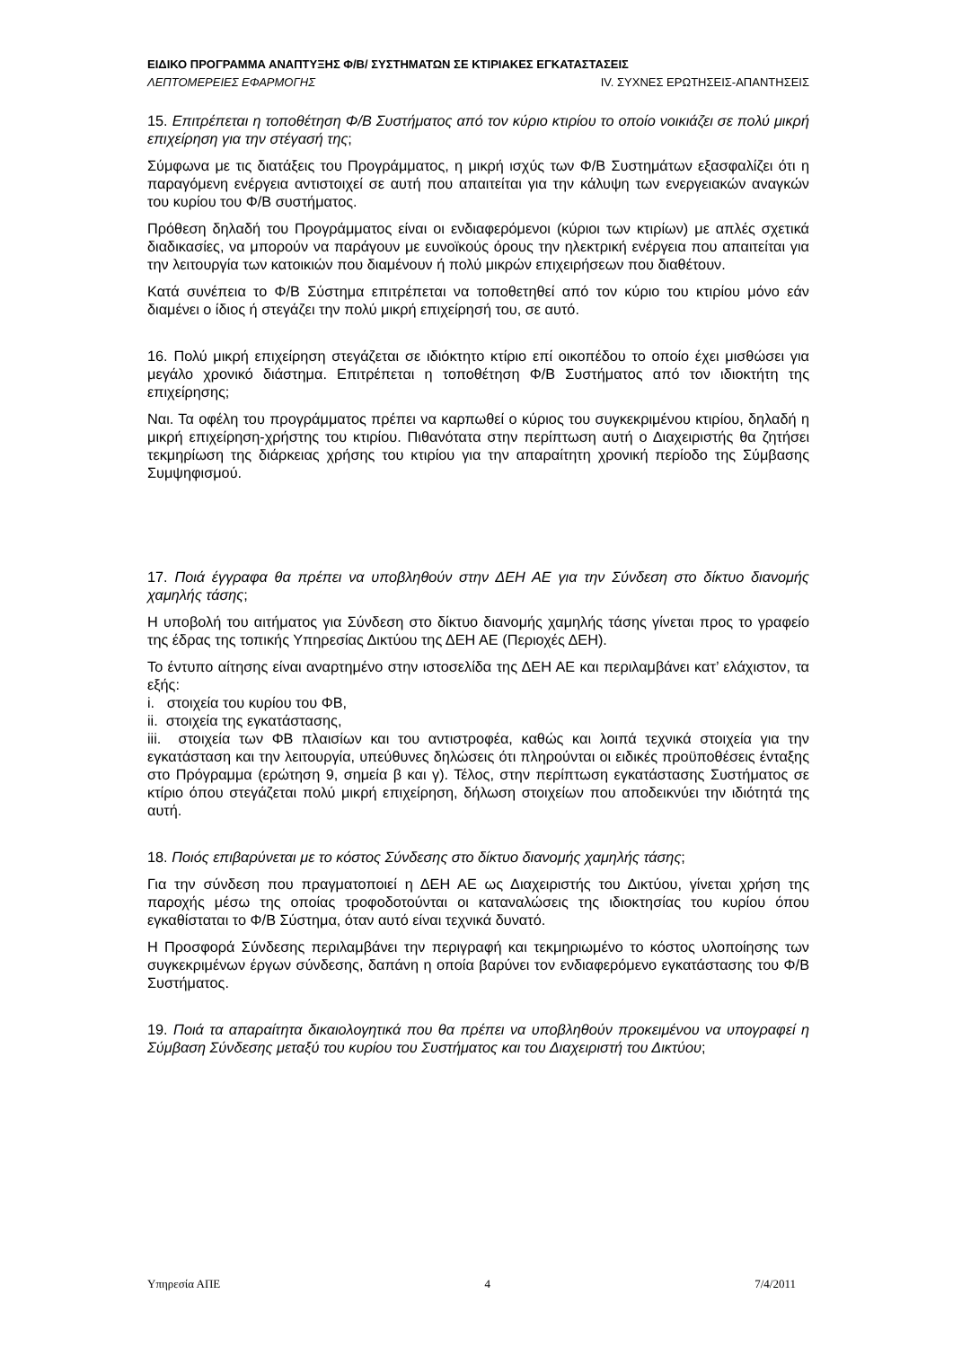ΕΙΔΙΚΟ ΠΡΟΓΡΑΜΜΑ ΑΝΑΠΤΥΞΗΣ Φ/Β/ ΣΥΣΤΗΜΑΤΩΝ ΣΕ ΚΤΙΡΙΑΚΕΣ ΕΓΚΑΤΑΣΤΑΣΕΙΣ
ΛΕΠΤΟΜΕΡΕΙΕΣ ΕΦΑΡΜΟΓΗΣ IV. ΣΥΧΝΕΣ ΕΡΩΤΗΣΕΙΣ-ΑΠΑΝΤΗΣΕΙΣ
15. Επιτρέπεται η τοποθέτηση Φ/Β Συστήματος από τον κύριο κτιρίου το οποίο νοικιάζει σε πολύ μικρή επιχείρηση για την στέγασή της;
Σύμφωνα με τις διατάξεις του Προγράμματος, η μικρή ισχύς των Φ/Β Συστημάτων εξασφαλίζει ότι η παραγόμενη ενέργεια αντιστοιχεί σε αυτή που απαιτείται για την κάλυψη των ενεργειακών αναγκών του κυρίου του Φ/Β συστήματος.
Πρόθεση δηλαδή του Προγράμματος είναι οι ενδιαφερόμενοι (κύριοι των κτιρίων) με απλές σχετικά διαδικασίες, να μπορούν να παράγουν με ευνοϊκούς όρους την ηλεκτρική ενέργεια που απαιτείται για την λειτουργία των κατοικιών που διαμένουν ή πολύ μικρών επιχειρήσεων που διαθέτουν.
Κατά συνέπεια το Φ/Β Σύστημα επιτρέπεται να τοποθετηθεί από τον κύριο του κτιρίου μόνο εάν διαμένει ο ίδιος ή στεγάζει την πολύ μικρή επιχείρησή του, σε αυτό.
16. Πολύ μικρή επιχείρηση στεγάζεται σε ιδιόκτητο κτίριο επί οικοπέδου το οποίο έχει μισθώσει για μεγάλο χρονικό διάστημα. Επιτρέπεται η τοποθέτηση Φ/Β Συστήματος από τον ιδιοκτήτη της επιχείρησης;
Ναι. Τα οφέλη του προγράμματος πρέπει να καρπωθεί ο κύριος του συγκεκριμένου κτιρίου, δηλαδή η μικρή επιχείρηση-χρήστης του κτιρίου. Πιθανότατα στην περίπτωση αυτή ο Διαχειριστής θα ζητήσει τεκμηρίωση της διάρκειας χρήσης του κτιρίου για την απαραίτητη χρονική περίοδο της Σύμβασης Συμψηφισμού.
17. Ποιά έγγραφα θα πρέπει να υποβληθούν στην ΔΕΗ ΑΕ για την Σύνδεση στο δίκτυο διανομής χαμηλής τάσης;
Η υποβολή του αιτήματος για Σύνδεση στο δίκτυο διανομής χαμηλής τάσης γίνεται προς το γραφείο της έδρας της τοπικής Υπηρεσίας Δικτύου της ΔΕΗ ΑΕ (Περιοχές ΔΕΗ).
Το έντυπο αίτησης είναι αναρτημένο στην ιστοσελίδα της ΔΕΗ ΑΕ και περιλαμβάνει κατ’ ελάχιστον, τα εξής:
i. στοιχεία του κυρίου του ΦΒ,
ii. στοιχεία της εγκατάστασης,
iii. στοιχεία των ΦΒ πλαισίων και του αντιστροφέα, καθώς και λοιπά τεχνικά στοιχεία για την εγκατάσταση και την λειτουργία, υπεύθυνες δηλώσεις ότι πληρούνται οι ειδικές προϋποθέσεις ένταξης στο Πρόγραμμα (ερώτηση 9, σημεία β και γ). Τέλος, στην περίπτωση εγκατάστασης Συστήματος σε κτίριο όπου στεγάζεται πολύ μικρή επιχείρηση, δήλωση στοιχείων που αποδεικνύει την ιδιότητά της αυτή.
18. Ποιός επιβαρύνεται με το κόστος Σύνδεσης στο δίκτυο διανομής χαμηλής τάσης;
Για την σύνδεση που πραγματοποιεί η ΔΕΗ ΑΕ ως Διαχειριστής του Δικτύου, γίνεται χρήση της παροχής μέσω της οποίας τροφοδοτούνται οι καταναλώσεις της ιδιοκτησίας του κυρίου όπου εγκαθίσταται το Φ/Β Σύστημα, όταν αυτό είναι τεχνικά δυνατό.
Η Προσφορά Σύνδεσης περιλαμβάνει την περιγραφή και τεκμηριωμένο το κόστος υλοποίησης των συγκεκριμένων έργων σύνδεσης, δαπάνη η οποία βαρύνει τον ενδιαφερόμενο εγκατάστασης του Φ/Β Συστήματος.
19. Ποιά τα απαραίτητα δικαιολογητικά που θα πρέπει να υποβληθούν προκειμένου να υπογραφεί η Σύμβαση Σύνδεσης μεταξύ του κυρίου του Συστήματος και του Διαχειριστή του Δικτύου;
Υπηρεσία ΑΠΕ 4 7/4/2011